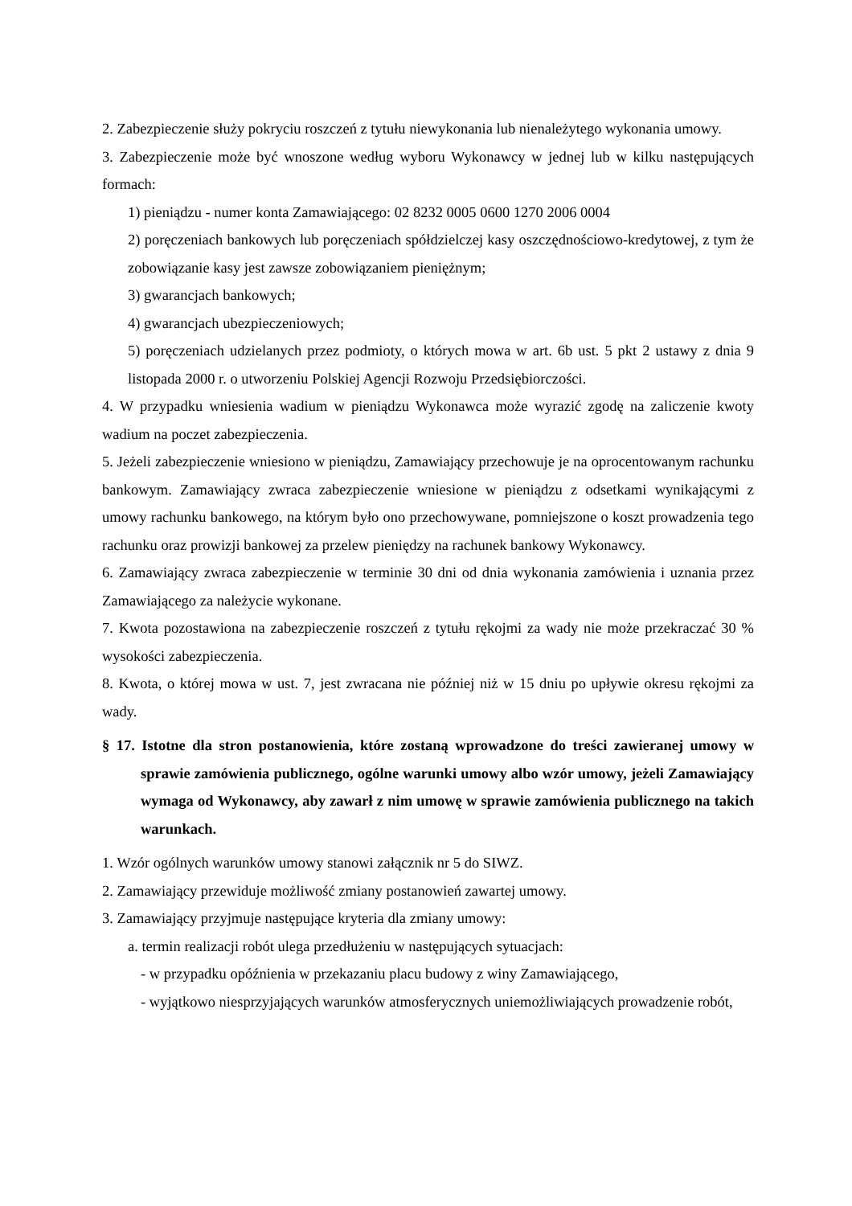2. Zabezpieczenie służy pokryciu roszczeń z tytułu niewykonania lub nienależytego wykonania umowy.
3. Zabezpieczenie może być wnoszone według wyboru Wykonawcy w jednej lub w kilku następujących formach:
1) pieniądzu - numer konta Zamawiającego: 02 8232 0005 0600 1270 2006 0004
2) poręczeniach bankowych lub poręczeniach spółdzielczej kasy oszczędnościowo-kredytowej, z tym że zobowiązanie kasy jest zawsze zobowiązaniem pieniężnym;
3) gwarancjach bankowych;
4) gwarancjach ubezpieczeniowych;
5) poręczeniach udzielanych przez podmioty, o których mowa w art. 6b ust. 5 pkt 2 ustawy z dnia 9 listopada 2000 r. o utworzeniu Polskiej Agencji Rozwoju Przedsiębiorczości.
4. W przypadku wniesienia wadium w pieniądzu Wykonawca może wyrazić zgodę na zaliczenie kwoty wadium na poczet zabezpieczenia.
5. Jeżeli zabezpieczenie wniesiono w pieniądzu, Zamawiający przechowuje je na oprocentowanym rachunku bankowym. Zamawiający zwraca zabezpieczenie wniesione w pieniądzu z odsetkami wynikającymi z umowy rachunku bankowego, na którym było ono przechowywane, pomniejszone o koszt prowadzenia tego rachunku oraz prowizji bankowej za przelew pieniędzy na rachunek bankowy Wykonawcy.
6. Zamawiający zwraca zabezpieczenie w terminie 30 dni od dnia wykonania zamówienia i uznania przez Zamawiającego za należycie wykonane.
7. Kwota pozostawiona na zabezpieczenie roszczeń z tytułu rękojmi za wady nie może przekraczać 30 % wysokości zabezpieczenia.
8. Kwota, o której mowa w ust. 7, jest zwracana nie później niż w 15 dniu po upływie okresu rękojmi za wady.
§ 17. Istotne dla stron postanowienia, które zostaną wprowadzone do treści zawieranej umowy w sprawie zamówienia publicznego, ogólne warunki umowy albo wzór umowy, jeżeli Zamawiający wymaga od Wykonawcy, aby zawarł z nim umowę w sprawie zamówienia publicznego na takich warunkach.
1. Wzór ogólnych warunków umowy stanowi załącznik nr 5 do SIWZ.
2. Zamawiający przewiduje możliwość zmiany postanowień zawartej umowy.
3. Zamawiający przyjmuje następujące kryteria dla zmiany umowy:
a. termin realizacji robót ulega przedłużeniu w następujących sytuacjach:
- w przypadku opóźnienia w przekazaniu placu budowy z winy Zamawiającego,
- wyjątkowo niesprzyjających warunków atmosferycznych uniemożliwiających prowadzenie robót,